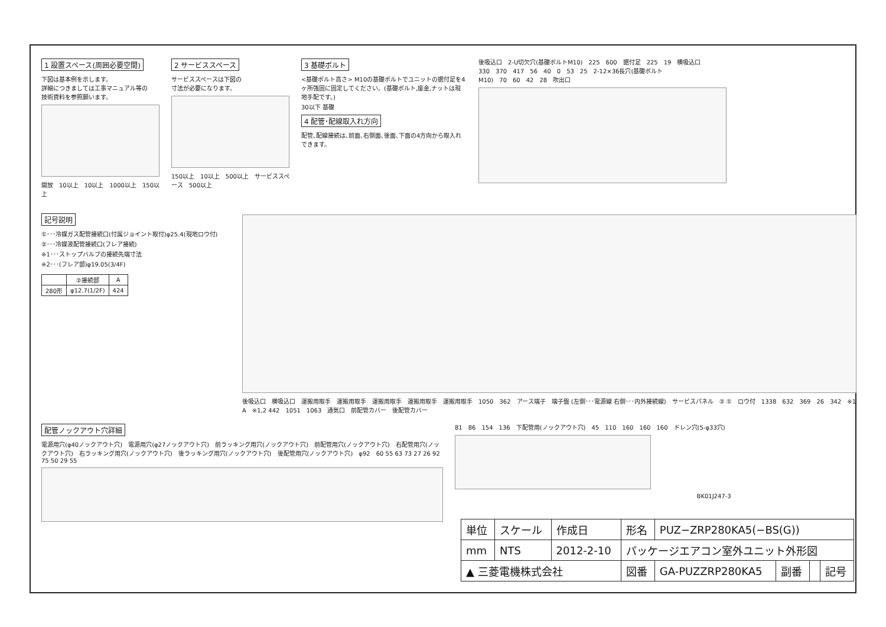1 設置スペース(周囲必要空間)
下図は基本例を示します。
詳細につきましては工事マニュアル等の
技術資料を参照願います。
開放 10以上 10以上 1000以上 150以上
2 サービススペース
サービススペースは下図の
寸法が必要になります。
150以上 10以上 500以上 サービススペース 500以上
3 基礎ボルト
<基礎ボルト高さ> M10の基礎ボルトでユニットの据付足を4ヶ所強固に固定してください。(基礎ボルト,座金,ナットは現地手配です。)
30以下 基礎
4 配管･配線取入れ方向
配管､配線接続は､前面､右側面､後面､下面の4方向から取入れできます。
後吸込口 2-U切欠穴(基礎ボルトM10) 225 600 据付足 225 19 横吸込口 330 370 417 56 40 0 53 25 2-12×36長穴(基礎ボルトM10) 70 60 42 28 吹出口
記号説明
①･･･冷媒ガス配管接続口(付属ジョイント取付)φ25.4(現地ロウ付)
②･･･冷媒液配管接続口(フレア接続)
※1･･･ストップバルブの接続先端寸法
※2･･･(フレア部)φ19.05(3/4F)
| | ②接続部 | A |
| --- | --- | --- |
| 280形 | φ12.7(1/2F) | 424 |
後吸込口 横吸込口 運搬用取手 運搬用取手 運搬用取手 運搬用取手 運搬用取手 1050 362 アース端子 端子盤 (左側･･･電源線 右側･･･内外接続線) サービスパネル ② ① ロウ付 1338 632 369 26 342 ※1 A ※1,2 442 1051 1063 通気口 前配管カバー 後配管カバー
配管ノックアウト穴詳細
電源用穴(φ40ノックアウト穴) 電源用穴(φ27ノックアウト穴) 前ラッキング用穴(ノックアウト穴) 前配管用穴(ノックアウト穴) 右配管用穴(ノックアウト穴) 右ラッキング用穴(ノックアウト穴) 後ラッキング用穴(ノックアウト穴) 後配管用穴(ノックアウト穴) φ92 60 55 63 73 27 26 92 75 50 29 55
81 86 154 136 下配管用(ノックアウト穴) 45 110 160 160 160 ドレン穴(5-φ33穴)
BK01J247-3
| 単位 | スケール | 作成日 | 形名 | PUZ−ZRP280KA5(−BS(G)) | | | |
| mm | NTS | 2012-2-10 | パッケージエアコン室外ユニット外形図 | | | | |
| ▲ 三菱電機株式会社 | | | 図番 | GA-PUZZRP280KA5 | 副番 | | 記号 |